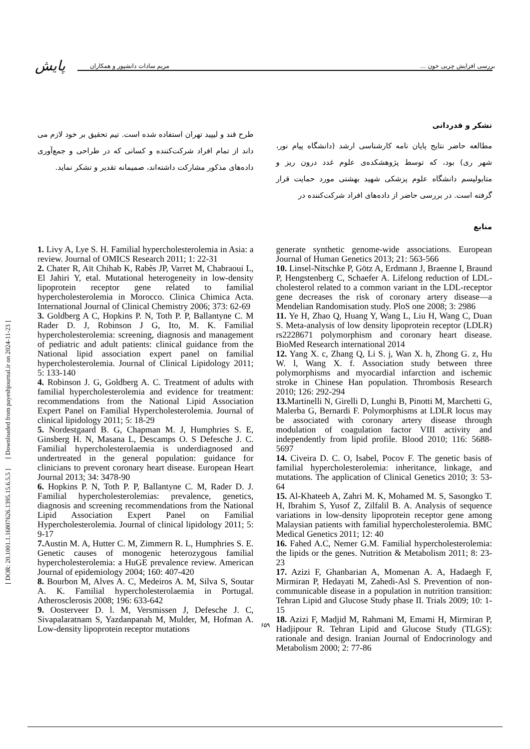[ DOR: 20.1001.1.16807626.1395.15.6.5.5 ] [ Downloaded from payeshjournal.ir on 2024-11-23 ]
پایش
بررسی افزایش چربی خون ... مریم سادات دانشپور و همکاران
تشکر و قدردانی
مطالعه حاضر نتایج پایان نامه کارشناسی ارشد (دانشگاه پیام نور، شهر ری) بود، که توسط پژوهشکده‌ی علوم غدد درون ریز و متابولیسم دانشگاه علوم پزشکی شهید بهشتی مورد حمایت قرار گرفته است. در بررسی حاضر از داده‌های افراد شرکت‌کننده در
طرح قند و لیپید تهران استفاده شده است. تیم تحقیق بر خود لازم می داند از تمام افراد شرکت‌کننده و کسانی که در طراحی و جمع‌آوری داده‌های مذکور مشارکت داشته‌اند، صمیمانه تقدیر و تشکر نماید.
منابع
1. Livy A, Lye S. H. Familial hypercholesterolemia in Asia: a review. Journal of OMICS Research 2011; 1: 22-31
2. Chater R, Aït Chihab K, Rabès JP, Varret M, Chabraoui L, El Jahiri Y, etal. Mutational heterogeneity in low-density lipoprotein receptor gene related to familial hypercholesterolemia in Morocco. Clinica Chimica Acta. International Journal of Clinical Chemistry 2006; 373: 62-69
3. Goldberg A C, Hopkins P. N, Toth P. P, Ballantyne C. M Rader D. J, Robinson J G, Ito, M. K. Familial hypercholesterolemia: screening, diagnosis and management of pediatric and adult patients: clinical guidance from the National lipid association expert panel on familial hypercholesterolemia. Journal of Clinical Lipidology 2011; 5: 133-140
4. Robinson J. G, Goldberg A. C. Treatment of adults with familial hypercholesterolemia and evidence for treatment: recommendations from the National Lipid Association Expert Panel on Familial Hypercholesterolemia. Journal of clinical lipidology 2011; 5: 18-29
5. Nordestgaard B. G, Chapman M. J, Humphries S. E, Ginsberg H. N, Masana L, Descamps O. S Defesche J. C. Familial hypercholesterolaemia is underdiagnosed and undertreated in the general population: guidance for clinicians to prevent coronary heart disease. European Heart Journal 2013; 34: 3478-90
6. Hopkins P. N, Toth P. P, Ballantyne C. M, Rader D. J. Familial hypercholesterolemias: prevalence, genetics, diagnosis and screening recommendations from the National Lipid Association Expert Panel on Familial Hypercholesterolemia. Journal of clinical lipidology 2011; 5: 9-17
7. Austin M. A, Hutter C. M, Zimmern R. L, Humphries S. E. Genetic causes of monogenic heterozygous familial hypercholesterolemia: a HuGE prevalence review. American Journal of epidemiology 2004; 160: 407-420
8. Bourbon M, Alves A. C, Medeiros A. M, Silva S, Soutar A. K. Familial hypercholesterolaemia in Portugal. Atherosclerosis 2008; 196: 633-642
9. Oosterveer D. l. M, Versmissen J, Defesche J. C, Sivapalaratnam S, Yazdanpanah M, Mulder, M, Hofman A. Low-density lipoprotein receptor mutations
generate synthetic genome-wide associations. European Journal of Human Genetics 2013; 21: 563-566
10. Linsel-Nitschke P, Götz A, Erdmann J, Braenne I, Braund P, Hengstenberg C, Schaefer A. Lifelong reduction of LDL-cholesterol related to a common variant in the LDL-receptor gene decreases the risk of coronary artery disease—a Mendelian Randomisation study. PloS one 2008; 3: 2986
11. Ye H, Zhao Q, Huang Y, Wang L, Liu H, Wang C, Duan S. Meta-analysis of low density lipoprotein receptor (LDLR) rs2228671 polymorphism and coronary heart disease. BioMed Research international 2014
12. Yang X. c, Zhang Q, Li S. j, Wan X. h, Zhong G. z, Hu W. l, Wang X. f. Association study between three polymorphisms and myocardial infarction and ischemic stroke in Chinese Han population. Thrombosis Research 2010; 126: 292-294
13. Martinelli N, Girelli D, Lunghi B, Pinotti M, Marchetti G, Malerba G, Bernardi F. Polymorphisms at LDLR locus may be associated with coronary artery disease through modulation of coagulation factor VIII activity and independently from lipid profile. Blood 2010; 116: 5688-5697
14. Civeira D. C. O, Isabel, Pocov F. The genetic basis of familial hypercholesterolemia: inheritance, linkage, and mutations. The application of Clinical Genetics 2010; 3: 53-64
15. Al-Khateeb A, Zahri M. K, Mohamed M. S, Sasongko T. H, Ibrahim S, Yusof Z, Zilfalil B. A. Analysis of sequence variations in low-density lipoprotein receptor gene among Malaysian patients with familial hypercholesterolemia. BMC Medical Genetics 2011; 12: 40
16. Fahed A.C, Nemer G.M. Familial hypercholesterolemia: the lipids or the genes. Nutrition & Metabolism 2011; 8: 23-23
17. Azizi F, Ghanbarian A, Momenan A. A, Hadaegh F, Mirmiran P, Hedayati M, Zahedi-Asl S. Prevention of non-communicable disease in a population in nutrition transition: Tehran Lipid and Glucose Study phase II. Trials 2009; 10: 1-15
18. Azizi F, Madjid M, Rahmani M, Emami H, Mirmiran P, Hadjipour R. Tehran Lipid and Glucose Study (TLGS): rationale and design. Iranian Journal of Endocrinology and Metabolism 2000; 2: 77-86
۶۵۹